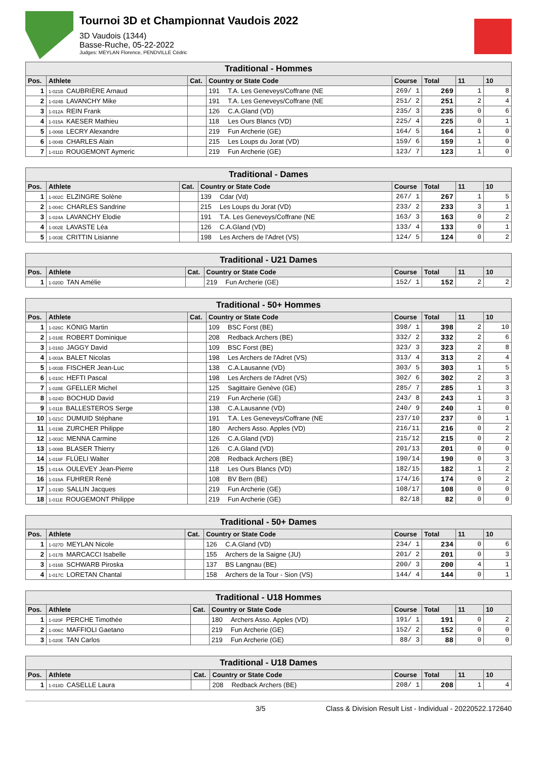Tournoi 3D et Championnat Vaudois 2022
3D Vaudois (1344)
Basse-Ruche, 05-22-2022
Judges: MEYLAN Florence, PENDVILLE Cédric
| Traditional - Hommes | | | | | | | |
| --- | --- | --- | --- | --- | --- | --- | --- |
| Pos. | Athlete | Cat. | Country or State Code | Course | Total | 11 | 10 |
| 1 | 1-021B CAUBRIÈRE Arnaud | | 191 T.A. Les Geneveys/Coffrane (NE | 269/ 1 | 269 | 1 | 8 |
| 2 | 1-024B LAVANCHY Mike | | 191 T.A. Les Geneveys/Coffrane (NE | 251/ 2 | 251 | 2 | 4 |
| 3 | 1-012A REIN Frank | | 126 C.A.Gland (VD) | 235/ 3 | 235 | 0 | 6 |
| 4 | 1-015A KAESER Mathieu | | 118 Les Ours Blancs (VD) | 225/ 4 | 225 | 0 | 1 |
| 5 | 1-006B LECRY Alexandre | | 219 Fun Archerie (GE) | 164/ 5 | 164 | 1 | 0 |
| 6 | 1-004B CHARLES Alain | | 215 Les Loups du Jorat (VD) | 159/ 6 | 159 | 1 | 0 |
| 7 | 1-011D ROUGEMONT Aymeric | | 219 Fun Archerie (GE) | 123/ 7 | 123 | 1 | 0 |
| Traditional - Dames | | | | | | | |
| --- | --- | --- | --- | --- | --- | --- | --- |
| Pos. | Athlete | Cat. | Country or State Code | Course | Total | 11 | 10 |
| 1 | 1-002C ELZINGRE Solène | | 139 Cdar (Vd) | 267/ 1 | 267 | 1 | 5 |
| 2 | 1-004C CHARLES Sandrine | | 215 Les Loups du Jorat (VD) | 233/ 2 | 233 | 3 | 1 |
| 3 | 1-024A LAVANCHY Elodie | | 191 T.A. Les Geneveys/Coffrane (NE | 163/ 3 | 163 | 0 | 2 |
| 4 | 1-002E LAVASTE Léa | | 126 C.A.Gland (VD) | 133/ 4 | 133 | 0 | 1 |
| 5 | 1-003E CRITTIN Lisianne | | 198 Les Archers de l'Adret (VS) | 124/ 5 | 124 | 0 | 2 |
| Traditional - U21 Dames | | | | | | | |
| --- | --- | --- | --- | --- | --- | --- | --- |
| Pos. | Athlete | Cat. | Country or State Code | Course | Total | 11 | 10 |
| 1 | 1-020D TAN Amélie | | 219 Fun Archerie (GE) | 152/ 1 | 152 | 2 | 2 |
| Traditional - 50+ Hommes | | | | | | | |
| --- | --- | --- | --- | --- | --- | --- | --- |
| Pos. | Athlete | Cat. | Country or State Code | Course | Total | 11 | 10 |
| 1 | 1-026C KÖNIG Martin | | 109 BSC Forst (BE) | 398/ 1 | 398 | 2 | 10 |
| 2 | 1-018E ROBERT Dominique | | 208 Redback Archers (BE) | 332/ 2 | 332 | 2 | 6 |
| 3 | 1-016D JAGGY David | | 109 BSC Forst (BE) | 323/ 3 | 323 | 2 | 8 |
| 4 | 1-003A BALET Nicolas | | 198 Les Archers de l'Adret (VS) | 313/ 4 | 313 | 2 | 4 |
| 5 | 1-003B FISCHER Jean-Luc | | 138 C.A.Lausanne (VD) | 303/ 5 | 303 | 1 | 5 |
| 6 | 1-010C HEFTI Pascal | | 198 Les Archers de l'Adret (VS) | 302/ 6 | 302 | 2 | 3 |
| 7 | 1-028E GFELLER Michel | | 125 Sagittaire Genève (GE) | 285/ 7 | 285 | 1 | 3 |
| 8 | 1-024D BOCHUD David | | 219 Fun Archerie (GE) | 243/ 8 | 243 | 1 | 3 |
| 9 | 1-011B BALLESTEROS Serge | | 138 C.A.Lausanne (VD) | 240/ 9 | 240 | 1 | 0 |
| 10 | 1-021C DUMUID Stéphane | | 191 T.A. Les Geneveys/Coffrane (NE | 237/10 | 237 | 0 | 1 |
| 11 | 1-019B ZURCHER Philippe | | 180 Archers Asso. Apples (VD) | 216/11 | 216 | 0 | 2 |
| 12 | 1-003C MENNA Carmine | | 126 C.A.Gland (VD) | 215/12 | 215 | 0 | 2 |
| 13 | 1-008B BLASER Thierry | | 126 C.A.Gland (VD) | 201/13 | 201 | 0 | 0 |
| 14 | 1-016F FLÜELI Walter | | 208 Redback Archers (BE) | 190/14 | 190 | 0 | 3 |
| 15 | 1-014A OULEVEY Jean-Pierre | | 118 Les Ours Blancs (VD) | 182/15 | 182 | 1 | 2 |
| 16 | 1-016A FUHRER René | | 108 BV Bern (BE) | 174/16 | 174 | 0 | 2 |
| 17 | 1-019D SALLIN Jacques | | 219 Fun Archerie (GE) | 108/17 | 108 | 0 | 0 |
| 18 | 1-011E ROUGEMONT Philippe | | 219 Fun Archerie (GE) | 82/18 | 82 | 0 | 0 |
| Traditional - 50+ Dames | | | | | | | |
| --- | --- | --- | --- | --- | --- | --- | --- |
| Pos. | Athlete | Cat. | Country or State Code | Course | Total | 11 | 10 |
| 1 | 1-027D MEYLAN Nicole | | 126 C.A.Gland (VD) | 234/ 1 | 234 | 0 | 6 |
| 2 | 1-017B MARCACCI Isabelle | | 155 Archers de la Saigne (JU) | 201/ 2 | 201 | 0 | 3 |
| 3 | 1-016B SCHWARB Piroska | | 137 BS Langnau (BE) | 200/ 3 | 200 | 4 | 1 |
| 4 | 1-017C LORETAN Chantal | | 158 Archers de la Tour - Sion (VS) | 144/ 4 | 144 | 0 | 1 |
| Traditional - U18 Hommes | | | | | | | |
| --- | --- | --- | --- | --- | --- | --- | --- |
| Pos. | Athlete | Cat. | Country or State Code | Course | Total | 11 | 10 |
| 1 | 1-020F PERCHE Timothée | | 180 Archers Asso. Apples (VD) | 191/ 1 | 191 | 0 | 2 |
| 2 | 1-006C MAFFIOLI Gaetano | | 219 Fun Archerie (GE) | 152/ 2 | 152 | 0 | 0 |
| 3 | 1-020E TAN Carlos | | 219 Fun Archerie (GE) | 88/ 3 | 88 | 0 | 0 |
| Traditional - U18 Dames | | | | | | | |
| --- | --- | --- | --- | --- | --- | --- | --- |
| Pos. | Athlete | Cat. | Country or State Code | Course | Total | 11 | 10 |
| 1 | 1-018D CASELLE Laura | | 208 Redback Archers (BE) | 208/ 1 | 208 | 1 | 4 |
3/5 Class & Division Result List - Individual - 20220522.172640